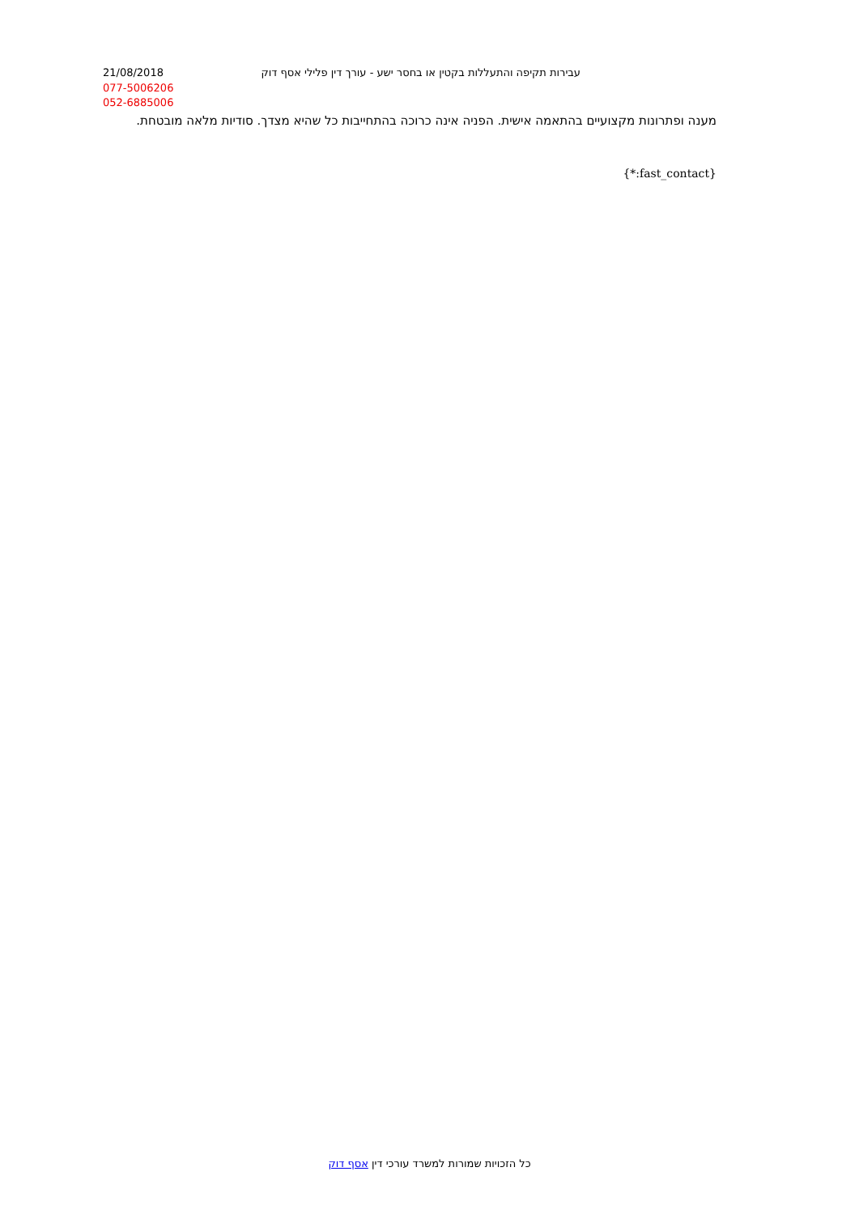21/08/2018 עבירות תקיפה והתעללות בקטין או בחסר ישע - עורך דין פלילי אסף דוק
077-5006206
052-6885006
מענה ופתרונות מקצועיים בהתאמה אישית. הפניה אינה כרוכה בהתחייבות כל שהיא מצדך. סודיות מלאה מובטחת.
{*:fast_contact}
כל הזכויות שמורות למשרד עורכי דין אסף דוק